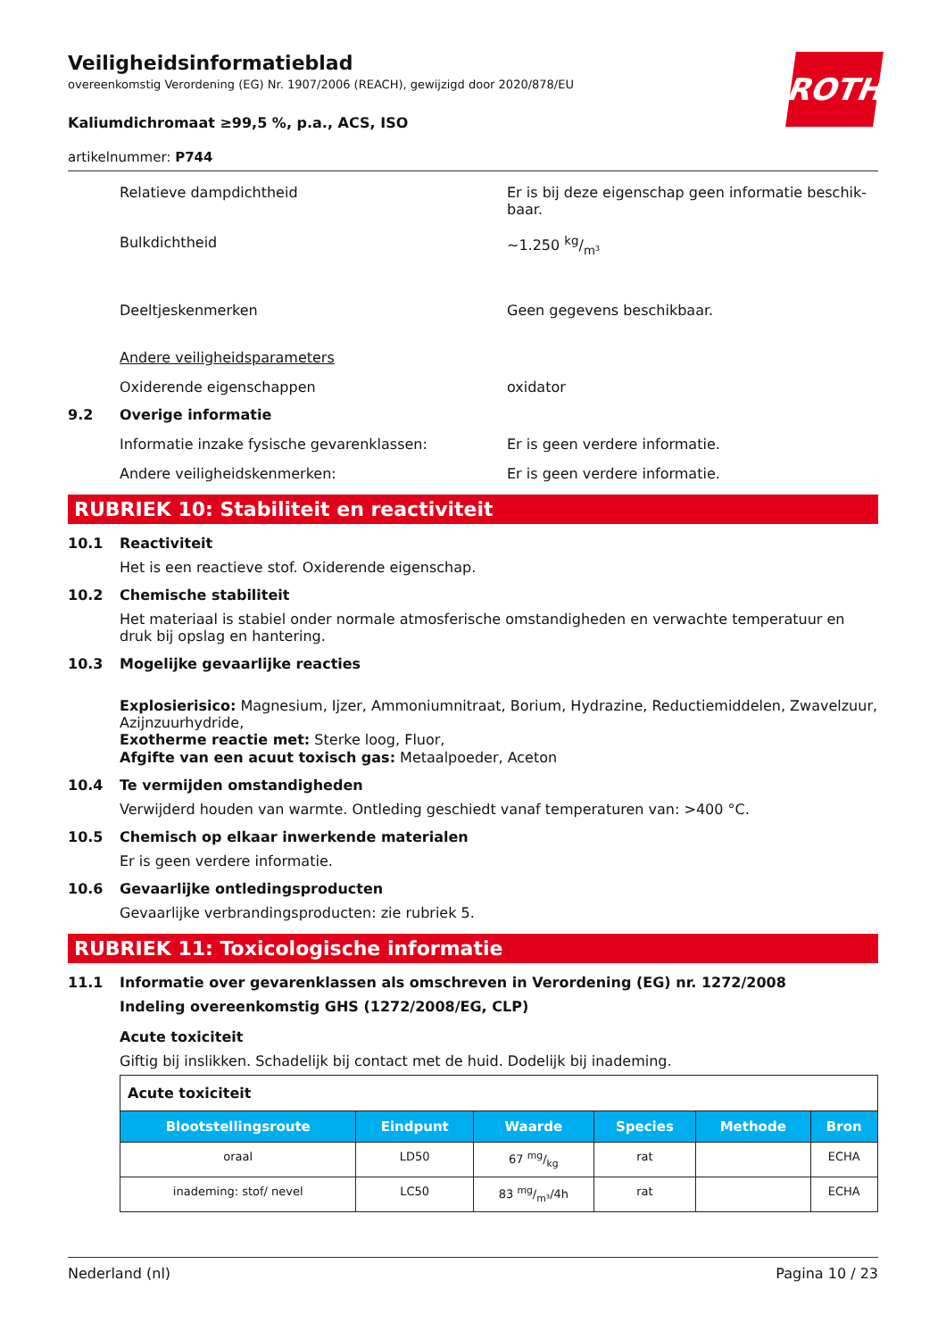ROTH
Veiligheidsinformatieblad
overeenkomstig Verordening (EG) Nr. 1907/2006 (REACH), gewijzigd door 2020/878/EU
Kaliumdichromaat ≥99,5 %, p.a., ACS, ISO
artikelnummer: P744
Relatieve dampdichtheid Er is bij deze eigenschap geen informatie beschik­baar.
Bulkdichtheid ~1.250 kg/m³
Deeltjeskenmerken Geen gegevens beschikbaar.
Andere veiligheidsparameters
Oxiderende eigenschappen oxidator
9.2 Overige informatie
Informatie inzake fysische gevarenklassen: Er is geen verdere informatie.
Andere veiligheidskenmerken: Er is geen verdere informatie.
RUBRIEK 10: Stabiliteit en reactiviteit
10.1 Reactiviteit
Het is een reactieve stof. Oxiderende eigenschap.
10.2 Chemische stabiliteit
Het materiaal is stabiel onder normale atmosferische omstandigheden en verwachte temperatuur en druk bij opslag en hantering.
10.3 Mogelijke gevaarlijke reacties
Explosierisico: Magnesium, Ijzer, Ammoniumnitraat, Borium, Hydrazine, Reductiemiddelen, Zwavel­zuur, Azijnzuurhydride,
Exotherme reactie met: Sterke loog, Fluor,
Afgifte van een acuut toxisch gas: Metaalpoeder, Aceton
10.4 Te vermijden omstandigheden
Verwijderd houden van warmte. Ontleding geschiedt vanaf temperaturen van: >400 °C.
10.5 Chemisch op elkaar inwerkende materialen
Er is geen verdere informatie.
10.6 Gevaarlijke ontledingsproducten
Gevaarlijke verbrandingsproducten: zie rubriek 5.
RUBRIEK 11: Toxicologische informatie
11.1 Informatie over gevarenklassen als omschreven in Verordening (EG) nr. 1272/2008
Indeling overeenkomstig GHS (1272/2008/EG, CLP)
Acute toxiciteit
Giftig bij inslikken. Schadelijk bij contact met de huid. Dodelijk bij inademing.
| Acute toxiciteit | | | | | |
| Blootstellings­route | Eindpunt | Waarde | Species | Methode | Bron |
| oraal | LD50 | 67 mg/kg | rat | | ECHA |
| inademing: stof/ nevel | LC50 | 83 mg/m³/4h | rat | | ECHA |
Nederland (nl) Pagina 10 / 23